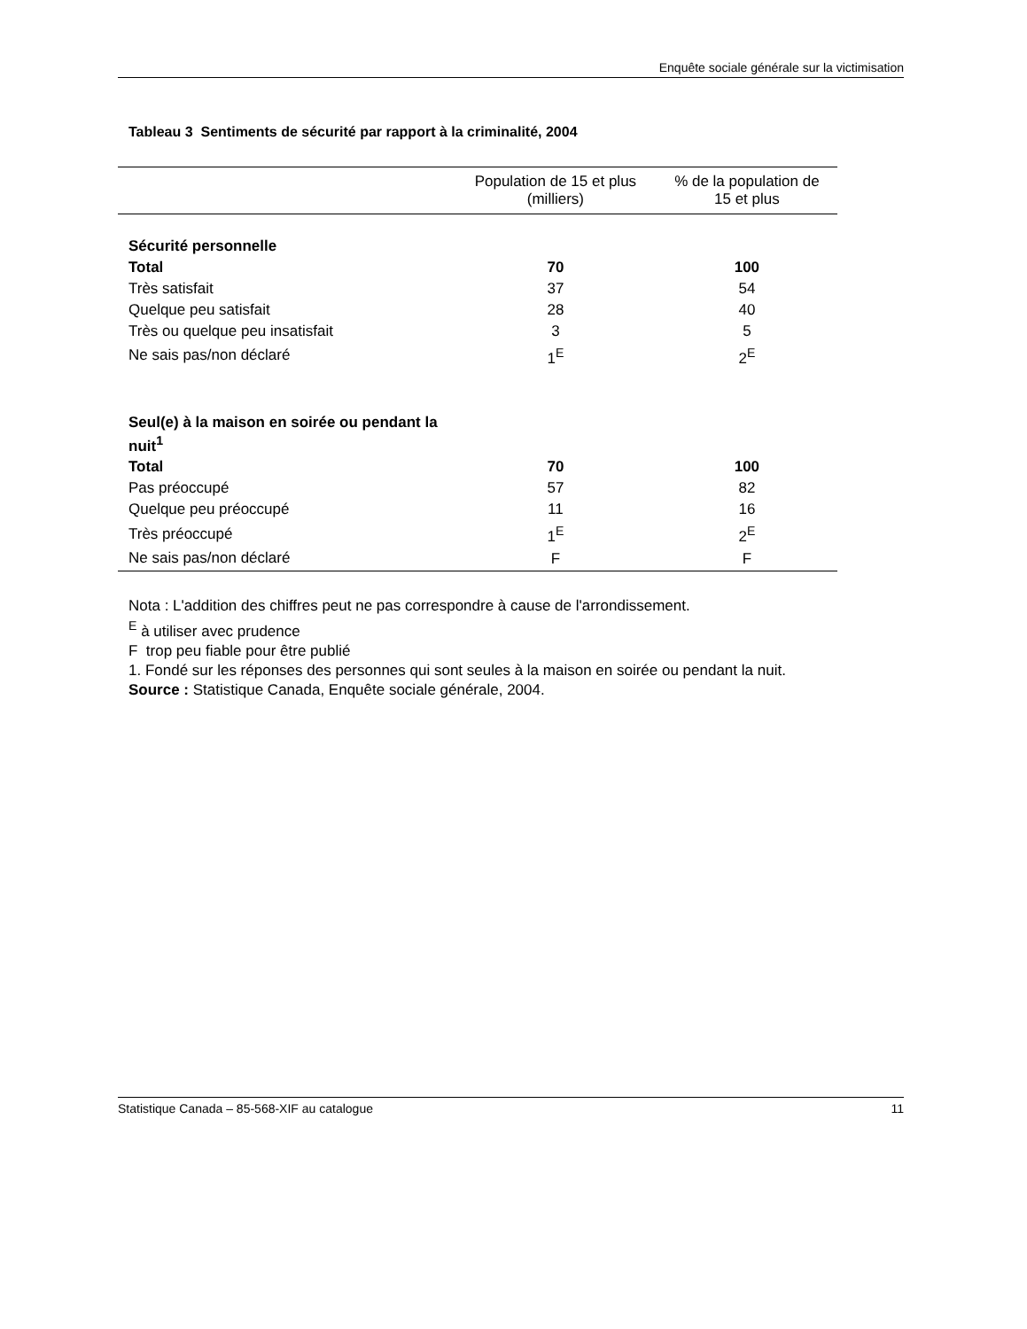Enquête sociale générale sur la victimisation
Tableau 3 Sentiments de sécurité par rapport à la criminalité, 2004
| | Population de 15 et plus (milliers) | % de la population de 15 et plus |
| --- | --- | --- |
| Sécurité personnelle | | |
| Total | 70 | 100 |
| Très satisfait | 37 | 54 |
| Quelque peu satisfait | 28 | 40 |
| Très ou quelque peu insatisfait | 3 | 5 |
| Ne sais pas/non déclaré | 1<sup>E</sup> | 2<sup>E</sup> |
| Seul(e) à la maison en soirée ou pendant la nuit<sup>1</sup> | | |
| Total | 70 | 100 |
| Pas préoccupé | 57 | 82 |
| Quelque peu préoccupé | 11 | 16 |
| Très préoccupé | 1<sup>E</sup> | 2<sup>E</sup> |
| Ne sais pas/non déclaré | F | F |
Nota : L'addition des chiffres peut ne pas correspondre à cause de l'arrondissement.
<sup>E</sup> à utiliser avec prudence
F trop peu fiable pour être publié
1. Fondé sur les réponses des personnes qui sont seules à la maison en soirée ou pendant la nuit.
Source : Statistique Canada, Enquête sociale générale, 2004.
Statistique Canada – 85-568-XIF au catalogue 11